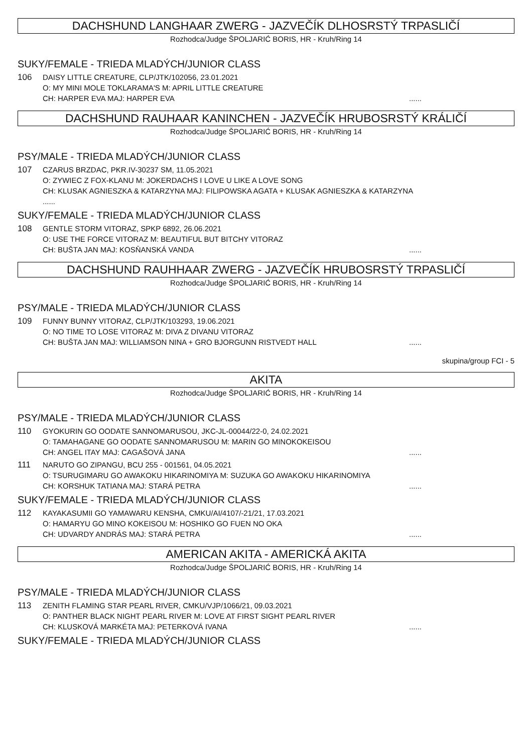DACHSHUND LANGHAAR ZWERG - JAZVEČÍK DLHOSRSTÝ TRPASLIČÍ
Rozhodca/Judge ŠPOLJARIĆ BORIS, HR - Kruh/Ring 14
SUKY/FEMALE - TRIEDA MLADÝCH/JUNIOR CLASS
106 DAISY LITTLE CREATURE, CLP/JTK/102056, 23.01.2021
O: MY MINI MOLE TOKLARAMA'S M: APRIL LITTLE CREATURE
CH: HARPER EVA MAJ: HARPER EVA......
DACHSHUND RAUHAAR KANINCHEN - JAZVEČÍK HRUBOSRSTÝ KRÁLIČÍ
Rozhodca/Judge ŠPOLJARIĆ BORIS, HR - Kruh/Ring 14
PSY/MALE - TRIEDA MLADÝCH/JUNIOR CLASS
107 CZARUS BRZDAC, PKR.IV-30237 SM, 11.05.2021
O: ZYWIEC Z FOX-KLANU M: JOKERDACHS I LOVE U LIKE A LOVE SONG
CH: KLUSAK AGNIESZKA & KATARZYNA MAJ: FILIPOWSKA AGATA + KLUSAK AGNIESZKA & KATARZYNA
......
SUKY/FEMALE - TRIEDA MLADÝCH/JUNIOR CLASS
108 GENTLE STORM VITORAZ, SPKP 6892, 26.06.2021
O: USE THE FORCE VITORAZ M: BEAUTIFUL BUT BITCHY VITORAZ
CH: BUŠTA JAN MAJ: KOSŇANSKÁ VANDA......
DACHSHUND RAUHHAAR ZWERG - JAZVEČÍK HRUBOSRSTÝ TRPASLIČÍ
Rozhodca/Judge ŠPOLJARIĆ BORIS, HR - Kruh/Ring 14
PSY/MALE - TRIEDA MLADÝCH/JUNIOR CLASS
109 FUNNY BUNNY VITORAZ, CLP/JTK/103293, 19.06.2021
O: NO TIME TO LOSE VITORAZ M: DIVA Z DIVANU VITORAZ
CH: BUŠTA JAN MAJ: WILLIAMSON NINA + GRO BJORGUNN RISTVEDT HALL......
skupina/group FCI - 5
AKITA
Rozhodca/Judge ŠPOLJARIĆ BORIS, HR - Kruh/Ring 14
PSY/MALE - TRIEDA MLADÝCH/JUNIOR CLASS
110 GYOKURIN GO OODATE SANNOMARUSOU, JKC-JL-00044/22-0, 24.02.2021
O: TAMAHAGANE GO OODATE SANNOMARUSOU M: MARIN GO MINOKOKEISOU
CH: ANGEL ITAY MAJ: CAGAŠOVÁ JANA......
111 NARUTO GO ZIPANGU, BCU 255 - 001561, 04.05.2021
O: TSURUGIMARU GO AWAKOKU HIKARINOMIYA M: SUZUKA GO AWAKOKU HIKARINOMIYA
CH: KORSHUK TATIANA MAJ: STARÁ PETRA......
SUKY/FEMALE - TRIEDA MLADÝCH/JUNIOR CLASS
112 KAYAKASUMII GO YAMAWARU KENSHA, CMKU/AI/4107/-21/21, 17.03.2021
O: HAMARYU GO MINO KOKEISOU M: HOSHIKO GO FUEN NO OKA
CH: UDVARDY ANDRÁS MAJ: STARÁ PETRA......
AMERICAN AKITA - AMERICKÁ AKITA
Rozhodca/Judge ŠPOLJARIĆ BORIS, HR - Kruh/Ring 14
PSY/MALE - TRIEDA MLADÝCH/JUNIOR CLASS
113 ZENITH FLAMING STAR PEARL RIVER, CMKU/VJP/1066/21, 09.03.2021
O: PANTHER BLACK NIGHT PEARL RIVER M: LOVE AT FIRST SIGHT PEARL RIVER
CH: KLUSKOVÁ MARKÉTA MAJ: PETERKOVÁ IVANA......
SUKY/FEMALE - TRIEDA MLADÝCH/JUNIOR CLASS